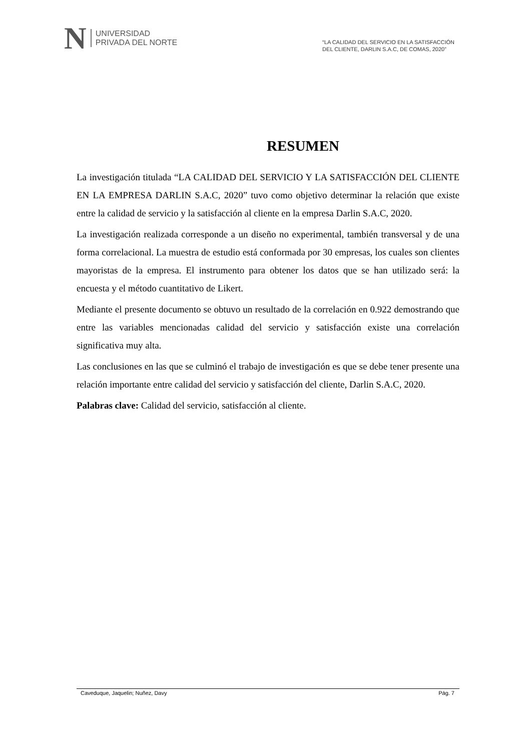N
UNIVERSIDAD
PRIVADA DEL NORTE
“LA CALIDAD DEL SERVICIO EN LA SATISFACCIÓN
DEL CLIENTE, DARLIN S.A.C, DE COMAS, 2020”
RESUMEN
La investigación titulada “LA CALIDAD DEL SERVICIO Y LA SATISFACCIÓN DEL CLIENTE EN LA EMPRESA DARLIN S.A.C, 2020” tuvo como objetivo determinar la relación que existe entre la calidad de servicio y la satisfacción al cliente en la empresa Darlin S.A.C, 2020.
La investigación realizada corresponde a un diseño no experimental, también transversal y de una forma correlacional. La muestra de estudio está conformada por 30 empresas, los cuales son clientes mayoristas de la empresa. El instrumento para obtener los datos que se han utilizado será: la encuesta y el método cuantitativo de Likert.
Mediante el presente documento se obtuvo un resultado de la correlación en 0.922 demostrando que entre las variables mencionadas calidad del servicio y satisfacción existe una correlación significativa muy alta.
Las conclusiones en las que se culminó el trabajo de investigación es que se debe tener presente una relación importante entre calidad del servicio y satisfacción del cliente, Darlin S.A.C, 2020.
Palabras clave: Calidad del servicio, satisfacción al cliente.
Caveduque, Jaquelin; Nuñez, Davy Pág. 7